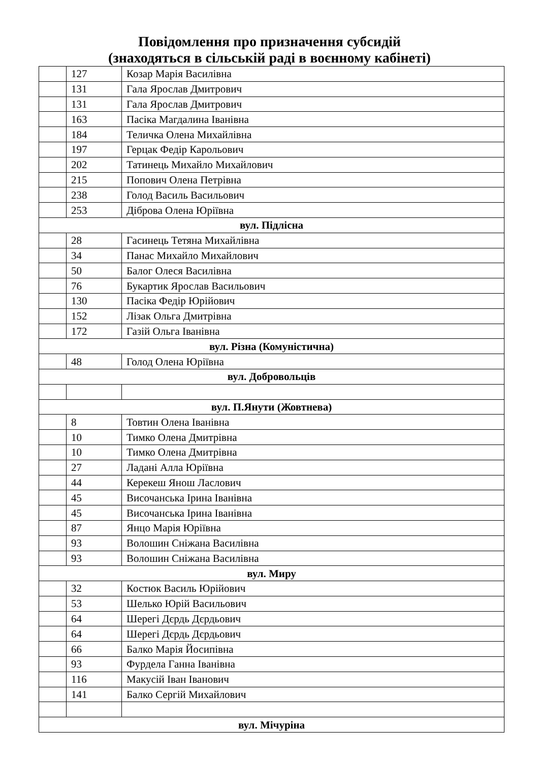Повідомлення про призначення субсидій
(знаходяться в сільській раді в воєнному кабінеті)
| | 127 | Козар Марія Василівна |
| | 131 | Гала Ярослав Дмитрович |
| | 131 | Гала Ярослав Дмитрович |
| | 163 | Пасіка Магдалина Іванівна |
| | 184 | Теличка Олена Михайлівна |
| | 197 | Герцак Федір Карольович |
| | 202 | Татинець Михайло Михайлович |
| | 215 | Попович Олена Петрівна |
| | 238 | Голод Василь Васильович |
| | 253 | Діброва Олена Юріївна |
| вул. Підлісна | | |
| | 28 | Гасинець Тетяна Михайлівна |
| | 34 | Панас Михайло Михайлович |
| | 50 | Балог Олеся Василівна |
| | 76 | Букартик Ярослав Васильович |
| | 130 | Пасіка Федір Юрійович |
| | 152 | Лізак Ольга Дмитрівна |
| | 172 | Газій Ольга Іванівна |
| вул. Різна (Комуністична) | | |
| | 48 | Голод Олена Юріївна |
| вул. Добровольців | | |
| вул. П.Янути (Жовтнева) | | |
| | 8 | Товтин Олена Іванівна |
| | 10 | Тимко Олена Дмитрівна |
| | 10 | Тимко Олена Дмитрівна |
| | 27 | Ладані Алла Юріївна |
| | 44 | Керекеш Янош Ласлович |
| | 45 | Височанська Ірина Іванівна |
| | 45 | Височанська Ірина Іванівна |
| | 87 | Янцо Марія Юріївна |
| | 93 | Волошин Сніжана Василівна |
| | 93 | Волошин Сніжана Василівна |
| вул. Миру | | |
| | 32 | Костюк Василь Юрійович |
| | 53 | Шелько Юрій Васильович |
| | 64 | Шерегі Дєрдь Дєрдьович |
| | 64 | Шерегі Дєрдь Дєрдьович |
| | 66 | Балко Марія Йосипівна |
| | 93 | Фурдела Ганна Іванівна |
| | 116 | Макусій Іван Іванович |
| | 141 | Балко Сергій Михайлович |
| вул. Мічуріна | | |